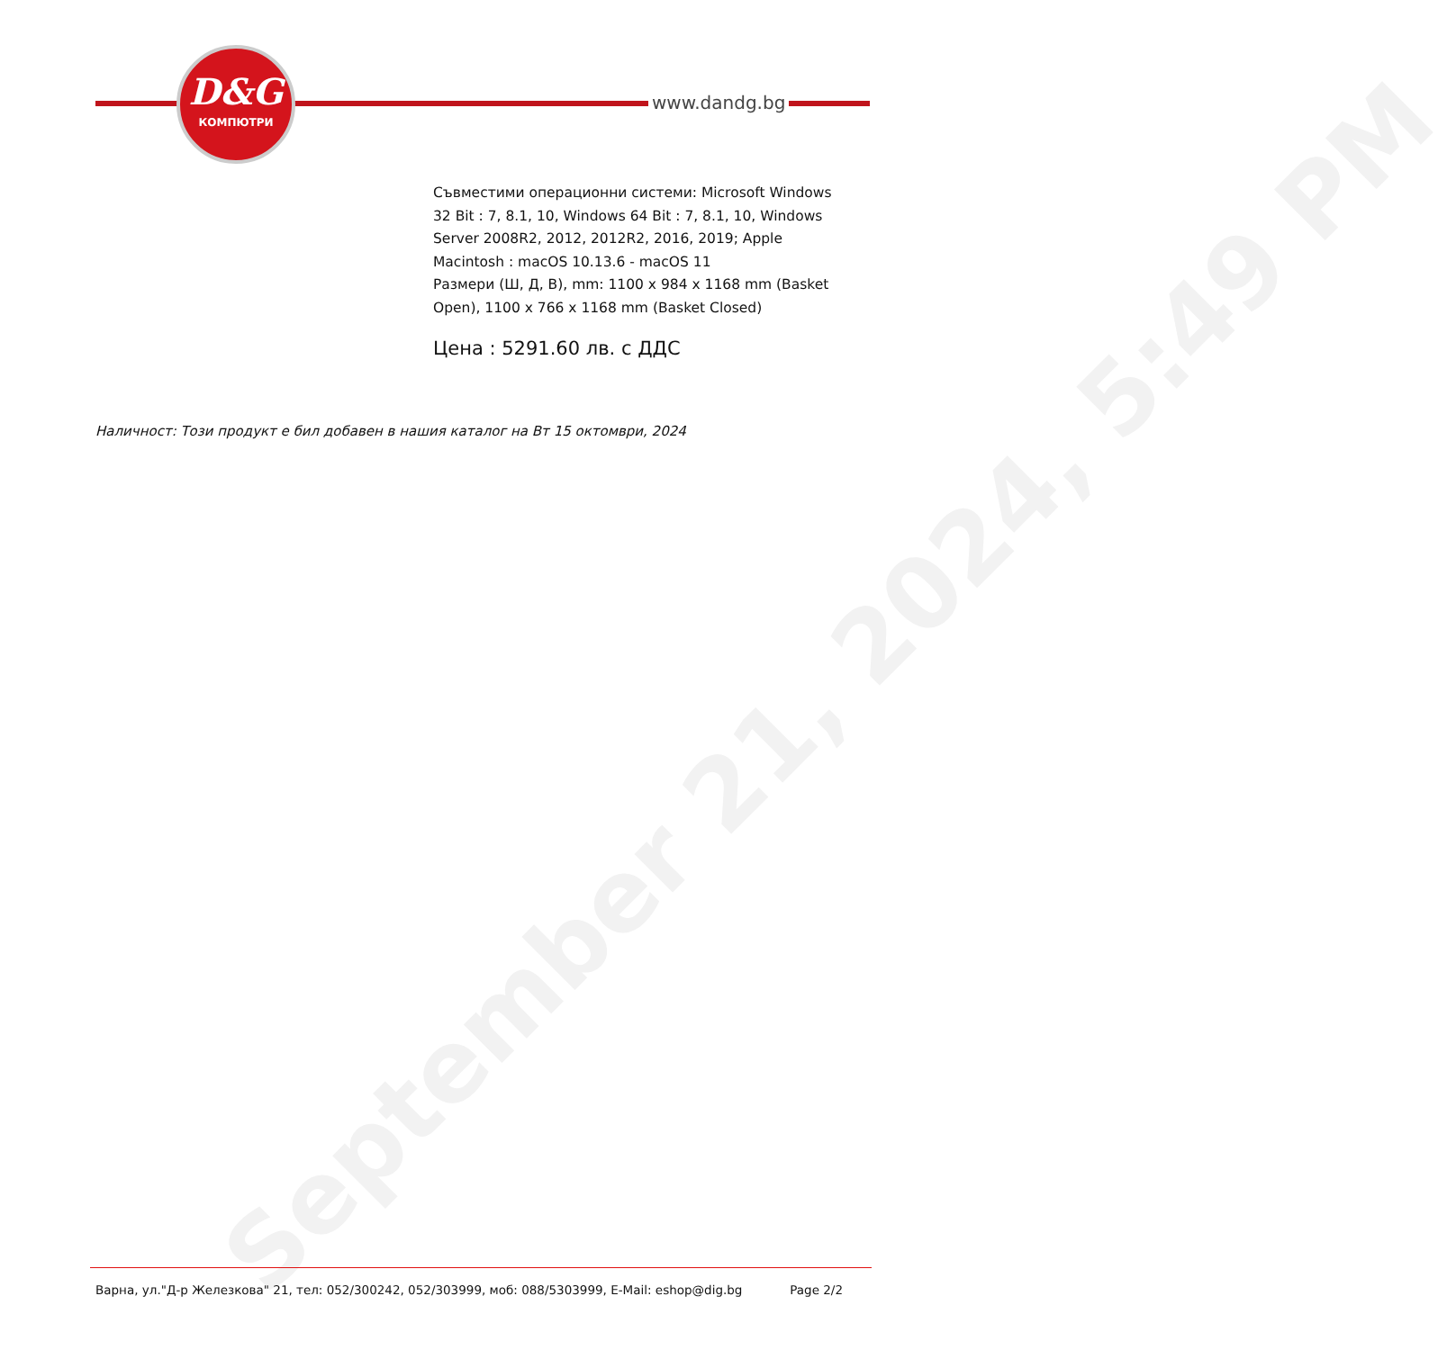September 21, 2024, 5:49 PM
D&G
КОМПЮТРИ
www.dandg.bg
Съвместими операционни системи: Microsoft Windows 32 Bit : 7, 8.1, 10, Windows 64 Bit : 7, 8.1, 10, Windows Server 2008R2, 2012, 2012R2, 2016, 2019; Apple Macintosh : macOS 10.13.6 - macOS 11
Размери (Ш, Д, В), mm: 1100 x 984 x 1168 mm (Basket Open), 1100 x 766 x 1168 mm (Basket Closed)
Цена : 5291.60 лв. с ДДС
Наличност: Този продукт е бил добавен в нашия каталог на Вт 15 октомври, 2024
Варна, ул."Д-р Железкова" 21, тел: 052/300242, 052/303999, моб: 088/5303999, E-Mail: eshop@dig.bg Page 2/2